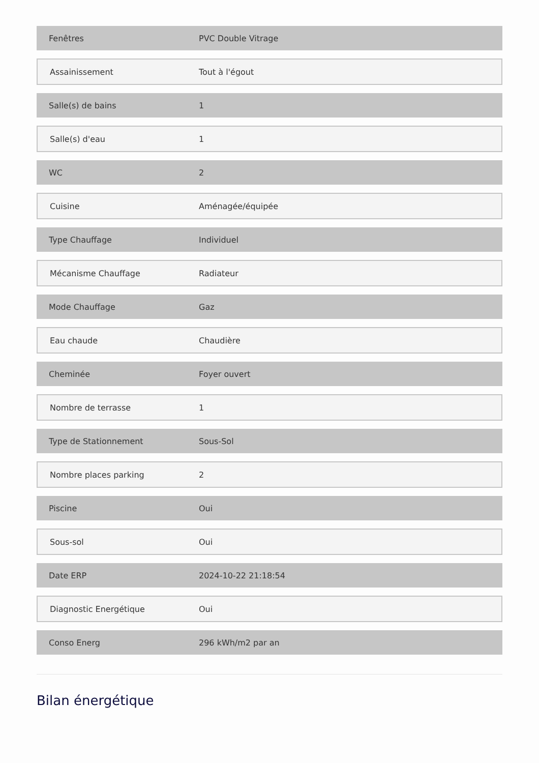| Fenêtres | PVC Double Vitrage |
| Assainissement | Tout à l'égout |
| Salle(s) de bains | 1 |
| Salle(s) d'eau | 1 |
| WC | 2 |
| Cuisine | Aménagée/équipée |
| Type Chauffage | Individuel |
| Mécanisme Chauffage | Radiateur |
| Mode Chauffage | Gaz |
| Eau chaude | Chaudière |
| Cheminée | Foyer ouvert |
| Nombre de terrasse | 1 |
| Type de Stationnement | Sous-Sol |
| Nombre places parking | 2 |
| Piscine | Oui |
| Sous-sol | Oui |
| Date ERP | 2024-10-22 21:18:54 |
| Diagnostic Energétique | Oui |
| Conso Energ | 296 kWh/m2 par an |
Bilan énergétique